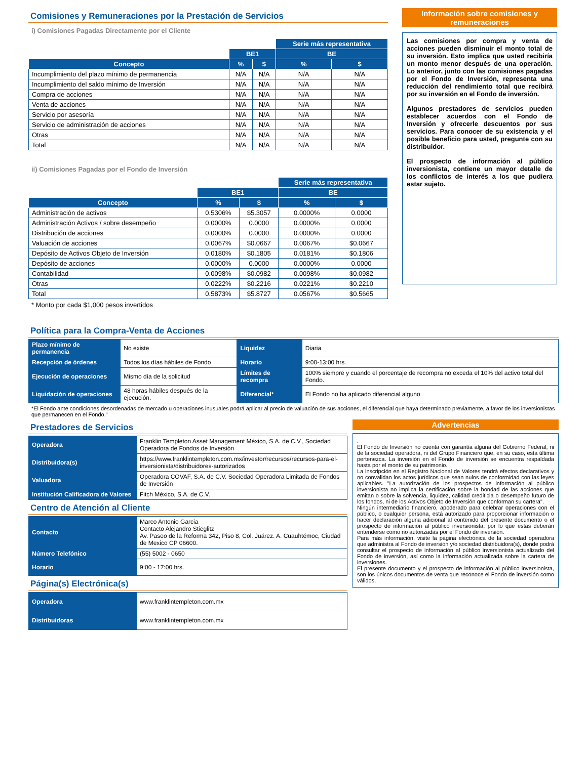Comisiones y Remuneraciones por la Prestación de Servicios
i) Comisiones Pagadas Directamente por el Cliente
| | | | Serie más representativa | |
| | BE1 | | BE | |
| Concepto | % | $ | % | $ |
| Incumplimiento del plazo mínimo de permanencia | N/A | N/A | N/A | N/A |
| Incumplimiento del saldo mínimo de Inversión | N/A | N/A | N/A | N/A |
| Compra de acciones | N/A | N/A | N/A | N/A |
| Venta de acciones | N/A | N/A | N/A | N/A |
| Servicio por asesoría | N/A | N/A | N/A | N/A |
| Servicio de administración de acciones | N/A | N/A | N/A | N/A |
| Otras | N/A | N/A | N/A | N/A |
| Total | N/A | N/A | N/A | N/A |
ii) Comisiones Pagadas por el Fondo de Inversión
| | | | Serie más representativa | |
| | BE1 | | BE | |
| Concepto | % | $ | % | $ |
| Administración de activos | 0.5306% | $5.3057 | 0.0000% | 0.0000 |
| Administración Activos / sobre desempeño | 0.0000% | 0.0000 | 0.0000% | 0.0000 |
| Distribución de acciones | 0.0000% | 0.0000 | 0.0000% | 0.0000 |
| Valuación de acciones | 0.0067% | $0.0667 | 0.0067% | $0.0667 |
| Depósito de Activos Objeto de Inversión | 0.0180% | $0.1805 | 0.0181% | $0.1806 |
| Depósito de acciones | 0.0000% | 0.0000 | 0.0000% | 0.0000 |
| Contabilidad | 0.0098% | $0.0982 | 0.0098% | $0.0982 |
| Otras | 0.0222% | $0.2216 | 0.0221% | $0.2210 |
| Total | 0.5873% | $5.8727 | 0.0567% | $0.5665 |
* Monto por cada $1,000 pesos invertidos
Información sobre comisiones y remuneraciones
Las comisiones por compra y venta de acciones pueden disminuir el monto total de su inversión. Esto implica que usted recibiría un monto menor después de una operación. Lo anterior, junto con las comisiones pagadas por el Fondo de Inversión, representa una reducción del rendimiento total que recibirá por su inversión en el Fondo de inversión.
Algunos prestadores de servicios pueden establecer acuerdos con el Fondo de Inversión y ofrecerle descuentos por sus servicios. Para conocer de su existencia y el posible beneficio para usted, pregunte con su distribuidor.
El prospecto de información al público inversionista, contiene un mayor detalle de los conflictos de interés a los que pudiera estar sujeto.
Política para la Compra-Venta de Acciones
| Plazo mínimo de permanencia | No existe | Liquidez | Diaria |
| Recepción de órdenes | Todos los días hábiles de Fondo | Horario | 9:00-13:00 hrs. |
| Ejecución de operaciones | Mismo día de la solicitud | Límites de recompra | 100% siempre y cuando el porcentaje de recompra no exceda el 10% del activo total del Fondo. |
| Liquidación de operaciones | 48 horas hábiles después de la ejecución. | Diferencial* | El Fondo no ha aplicado diferencial alguno |
*El Fondo ante condiciones desordenadas de mercado u operaciones inusuales podrá aplicar al precio de valuación de sus acciones, el diferencial que haya determinado previamente, a favor de los inversionistas que permanecen en el Fondo."
Prestadores de Servicios
| Operadora | Franklin Templeton Asset Management México, S.A. de C.V., Sociedad Operadora de Fondos de Inversión |
| Distribuidora(s) | https://www.franklintempleton.com.mx/investor/recursos/recursos-para-el-inversionista/distribuidores-autorizados |
| Valuadora | Operadora COVAF, S.A. de C.V. Sociedad Operadora Limitada de Fondos de Inversión |
| Institución Calificadora de Valores | Fitch México, S.A. de C.V. |
Centro de Atención al Cliente
| Contacto | Marco Antonio Garcia Contacto Alejandro Stieglitz Av. Paseo de la Reforma 342, Piso 8, Col. Juárez. A. Cuauhtémoc, Ciudad de Mexico CP 06600. |
| Número Telefónico | (55) 5002 - 0650 |
| Horario | 9:00 - 17:00 hrs. |
Página(s) Electrónica(s)
| Operadora | www.franklintempleton.com.mx |
| Distribuidoras | www.franklintempleton.com.mx |
Advertencias
.
El Fondo de Inversión no cuenta con garantía alguna del Gobierno Federal, ni de la sociedad operadora, ni del Grupo Financiero que, en su caso, esta última pertenezca. La inversión en el Fondo de inversión se encuentra respaldada hasta por el monto de su patrimonio.
La inscripción en el Registro Nacional de Valores tendrá efectos declarativos y no convalidan los actos jurídicos que sean nulos de conformidad con las leyes aplicables. "La autorización de los prospectos de información al público inversionista no implica la certificación sobre la bondad de las acciones que emitan o sobre la solvencia, liquidez, calidad crediticia o desempeño futuro de los fondos, ni de los Activos Objeto de Inversión que conforman su cartera".
Ningún intermediario financiero, apoderado para celebrar operaciones con el público, o cualquier persona, está autorizado para proporcionar información o hacer declaración alguna adicional al contenido del presente documento o el prospecto de información al público inversionista, por lo que estas deberán entenderse como no autorizadas por el Fondo de inversión.
Para más información, visite la página electrónica de la sociedad operadora que administra al Fondo de inversión y/o sociedad distribuidora(s), donde podrá consultar el prospecto de información al público inversionista actualizado del Fondo de inversión, así como la información actualizada sobre la cartera de inversiones.
El presente documento y el prospecto de información al público inversionista, son los únicos documentos de venta que reconoce el Fondo de inversión como válidos.